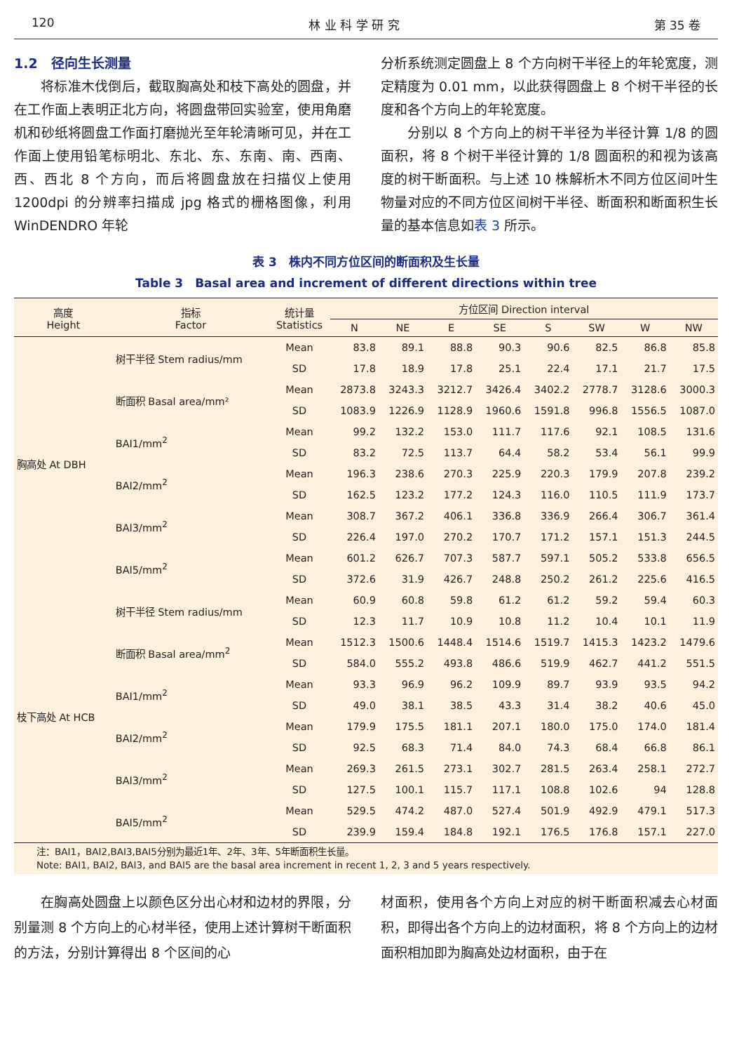120 林 业 科 学 研 究 第 35 卷
1.2　径向生长测量
将标准木伐倒后，截取胸高处和枝下高处的圆盘，并在工作面上表明正北方向，将圆盘带回实验室，使用角磨机和砂纸将圆盘工作面打磨抛光至年轮清晰可见，并在工作面上使用铅笔标明北、东北、东、东南、南、西南、西、西北 8 个方向，而后将圆盘放在扫描仪上使用 1200dpi 的分辨率扫描成 jpg 格式的栅格图像，利用 WinDENDRO 年轮
分析系统测定圆盘上 8 个方向树干半径上的年轮宽度，测定精度为 0.01 mm，以此获得圆盘上 8 个树干半径的长度和各个方向上的年轮宽度。
分别以 8 个方向上的树干半径为半径计算 1/8 的圆面积，将 8 个树干半径计算的 1/8 圆面积的和视为该高度的树干断面积。与上述 10 株解析木不同方位区间叶生物量对应的不同方位区间树干半径、断面积和断面积生长量的基本信息如表 3 所示。
表 3　株内不同方位区间的断面积及生长量
Table 3　Basal area and increment of different directions within tree
| 高度 Height | 指标 Factor | 统计量 Statistics | 方位区间 Direction interval | | | | | | | |
| --- | --- | --- | --- | --- | --- | --- | --- | --- | --- | --- |
| | | | N | NE | E | SE | S | SW | W | NW |
| 胸高处 At DBH | 树干半径 Stem radius/mm | Mean | 83.8 | 89.1 | 88.8 | 90.3 | 90.6 | 82.5 | 86.8 | 85.8 |
| | | SD | 17.8 | 18.9 | 17.8 | 25.1 | 22.4 | 17.1 | 21.7 | 17.5 |
| | 断面积 Basal area/mm² | Mean | 2873.8 | 3243.3 | 3212.7 | 3426.4 | 3402.2 | 2778.7 | 3128.6 | 3000.3 |
| | | SD | 1083.9 | 1226.9 | 1128.9 | 1960.6 | 1591.8 | 996.8 | 1556.5 | 1087.0 |
| | BAI1/mm<sup>2</sup> | Mean | 99.2 | 132.2 | 153.0 | 111.7 | 117.6 | 92.1 | 108.5 | 131.6 |
| | | SD | 83.2 | 72.5 | 113.7 | 64.4 | 58.2 | 53.4 | 56.1 | 99.9 |
| | BAI2/mm<sup>2</sup> | Mean | 196.3 | 238.6 | 270.3 | 225.9 | 220.3 | 179.9 | 207.8 | 239.2 |
| | | SD | 162.5 | 123.2 | 177.2 | 124.3 | 116.0 | 110.5 | 111.9 | 173.7 |
| | BAI3/mm<sup>2</sup> | Mean | 308.7 | 367.2 | 406.1 | 336.8 | 336.9 | 266.4 | 306.7 | 361.4 |
| | | SD | 226.4 | 197.0 | 270.2 | 170.7 | 171.2 | 157.1 | 151.3 | 244.5 |
| | BAI5/mm<sup>2</sup> | Mean | 601.2 | 626.7 | 707.3 | 587.7 | 597.1 | 505.2 | 533.8 | 656.5 |
| | | SD | 372.6 | 31.9 | 426.7 | 248.8 | 250.2 | 261.2 | 225.6 | 416.5 |
| 枝下高处 At HCB | 树干半径 Stem radius/mm | Mean | 60.9 | 60.8 | 59.8 | 61.2 | 61.2 | 59.2 | 59.4 | 60.3 |
| | | SD | 12.3 | 11.7 | 10.9 | 10.8 | 11.2 | 10.4 | 10.1 | 11.9 |
| | 断面积 Basal area/mm<sup>2</sup> | Mean | 1512.3 | 1500.6 | 1448.4 | 1514.6 | 1519.7 | 1415.3 | 1423.2 | 1479.6 |
| | | SD | 584.0 | 555.2 | 493.8 | 486.6 | 519.9 | 462.7 | 441.2 | 551.5 |
| | BAI1/mm<sup>2</sup> | Mean | 93.3 | 96.9 | 96.2 | 109.9 | 89.7 | 93.9 | 93.5 | 94.2 |
| | | SD | 49.0 | 38.1 | 38.5 | 43.3 | 31.4 | 38.2 | 40.6 | 45.0 |
| | BAI2/mm<sup>2</sup> | Mean | 179.9 | 175.5 | 181.1 | 207.1 | 180.0 | 175.0 | 174.0 | 181.4 |
| | | SD | 92.5 | 68.3 | 71.4 | 84.0 | 74.3 | 68.4 | 66.8 | 86.1 |
| | BAI3/mm<sup>2</sup> | Mean | 269.3 | 261.5 | 273.1 | 302.7 | 281.5 | 263.4 | 258.1 | 272.7 |
| | | SD | 127.5 | 100.1 | 115.7 | 117.1 | 108.8 | 102.6 | 94 | 128.8 |
| | BAI5/mm<sup>2</sup> | Mean | 529.5 | 474.2 | 487.0 | 527.4 | 501.9 | 492.9 | 479.1 | 517.3 |
| | | SD | 239.9 | 159.4 | 184.8 | 192.1 | 176.5 | 176.8 | 157.1 | 227.0 |
注：BAI1，BAI2,BAI3,BAI5分别为最近1年、2年、3年、5年断面积生长量。
Note: BAI1, BAI2, BAI3, and BAI5 are the basal area increment in recent 1, 2, 3 and 5 years respectively.
在胸高处圆盘上以颜色区分出心材和边材的界限，分别量测 8 个方向上的心材半径，使用上述计算树干断面积的方法，分别计算得出 8 个区间的心
材面积，使用各个方向上对应的树干断面积减去心材面积，即得出各个方向上的边材面积，将 8 个方向上的边材面积相加即为胸高处边材面积，由于在